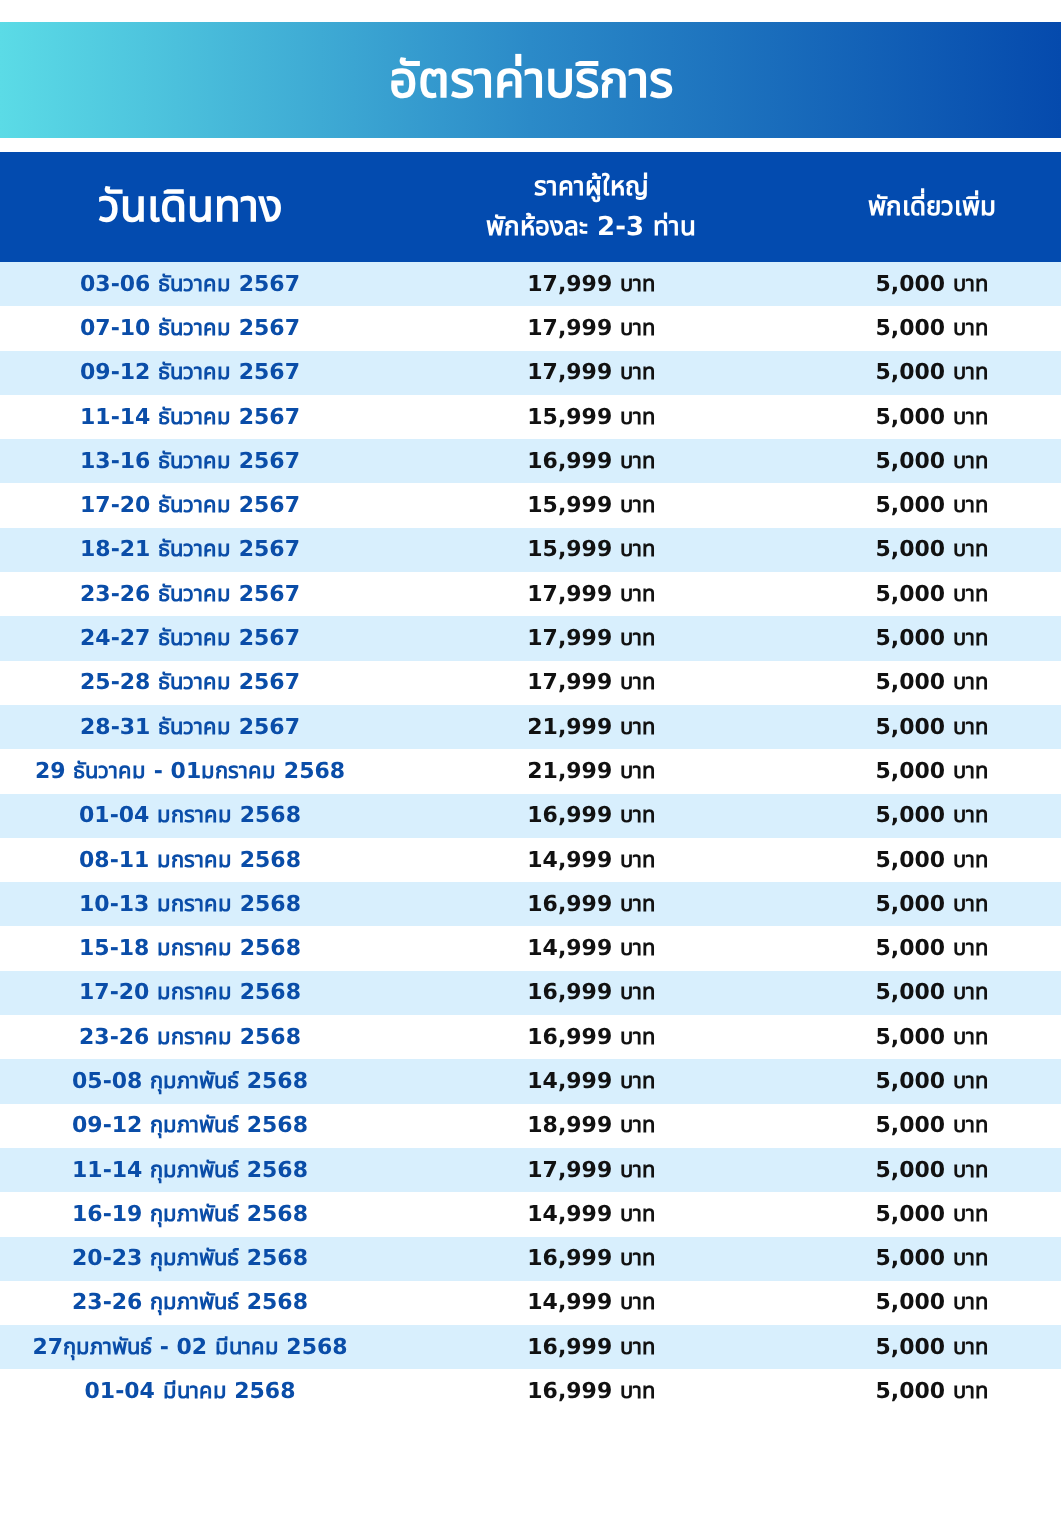อัตราค่าบริการ
| วันเดินทาง | ราคาผู้ใหญ่ พักห้องละ 2-3 ท่าน | พักเดี่ยวเพิ่ม |
| --- | --- | --- |
| 03-06 ธันวาคม 2567 | 17,999 บาท | 5,000 บาท |
| 07-10 ธันวาคม 2567 | 17,999 บาท | 5,000 บาท |
| 09-12 ธันวาคม 2567 | 17,999 บาท | 5,000 บาท |
| 11-14 ธันวาคม 2567 | 15,999 บาท | 5,000 บาท |
| 13-16 ธันวาคม 2567 | 16,999 บาท | 5,000 บาท |
| 17-20 ธันวาคม 2567 | 15,999 บาท | 5,000 บาท |
| 18-21 ธันวาคม 2567 | 15,999 บาท | 5,000 บาท |
| 23-26 ธันวาคม 2567 | 17,999 บาท | 5,000 บาท |
| 24-27 ธันวาคม 2567 | 17,999 บาท | 5,000 บาท |
| 25-28 ธันวาคม 2567 | 17,999 บาท | 5,000 บาท |
| 28-31 ธันวาคม 2567 | 21,999 บาท | 5,000 บาท |
| 29 ธันวาคม - 01มกราคม 2568 | 21,999 บาท | 5,000 บาท |
| 01-04 มกราคม 2568 | 16,999 บาท | 5,000 บาท |
| 08-11 มกราคม 2568 | 14,999 บาท | 5,000 บาท |
| 10-13 มกราคม 2568 | 16,999 บาท | 5,000 บาท |
| 15-18 มกราคม 2568 | 14,999 บาท | 5,000 บาท |
| 17-20 มกราคม 2568 | 16,999 บาท | 5,000 บาท |
| 23-26 มกราคม 2568 | 16,999 บาท | 5,000 บาท |
| 05-08 กุมภาพันธ์ 2568 | 14,999 บาท | 5,000 บาท |
| 09-12 กุมภาพันธ์ 2568 | 18,999 บาท | 5,000 บาท |
| 11-14 กุมภาพันธ์ 2568 | 17,999 บาท | 5,000 บาท |
| 16-19 กุมภาพันธ์ 2568 | 14,999 บาท | 5,000 บาท |
| 20-23 กุมภาพันธ์ 2568 | 16,999 บาท | 5,000 บาท |
| 23-26 กุมภาพันธ์ 2568 | 14,999 บาท | 5,000 บาท |
| 27กุมภาพันธ์ - 02 มีนาคม 2568 | 16,999 บาท | 5,000 บาท |
| 01-04 มีนาคม 2568 | 16,999 บาท | 5,000 บาท |